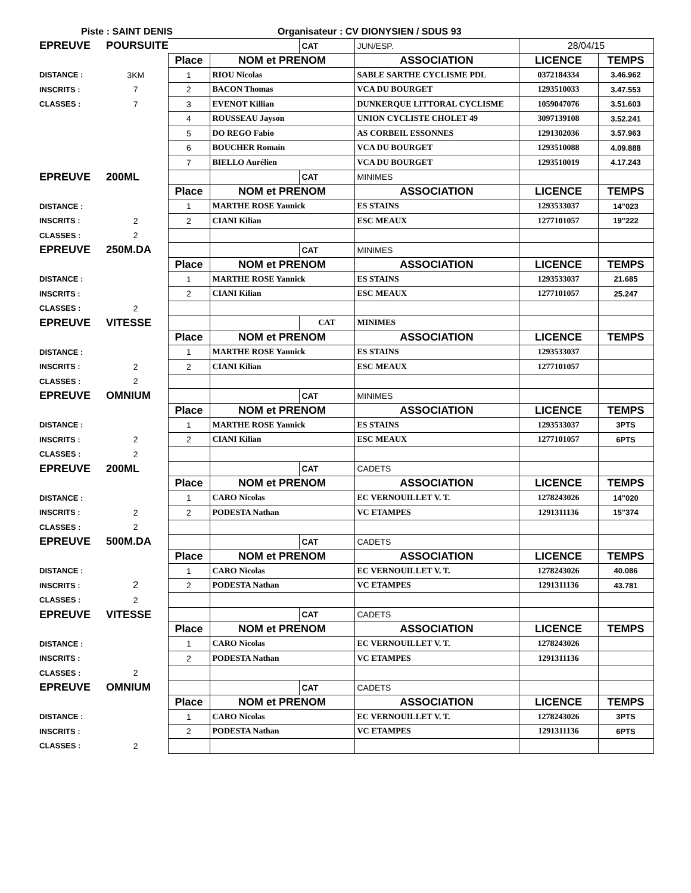Piste : SAINT DENIS Organisateur : CV DIONYSIEN / SDUS 93
| EPREUVE | POURSUITE | | | CAT | JUN/ESP. | 28/04/15 | |
| | | Place | NOM et PRENOM | | ASSOCIATION | LICENCE | TEMPS |
| DISTANCE : | 3KM | 1 | RIOU Nicolas | | SABLE SARTHE CYCLISME PDL | 0372184334 | 3.46.962 |
| INSCRITS : | 7 | 2 | BACON Thomas | | VCA DU BOURGET | 1293510033 | 3.47.553 |
| CLASSES : | 7 | 3 | EVENOT Killian | | DUNKERQUE LITTORAL CYCLISME | 1059047076 | 3.51.603 |
| | | 4 | ROUSSEAU Jayson | | UNION CYCLISTE CHOLET 49 | 3097139108 | 3.52.241 |
| | | 5 | DO REGO Fabio | | AS CORBEIL ESSONNES | 1291302036 | 3.57.963 |
| | | 6 | BOUCHER Romain | | VCA DU BOURGET | 1293510088 | 4.09.888 |
| | | 7 | BIELLO Aurélien | | VCA DU BOURGET | 1293510019 | 4.17.243 |
| EPREUVE | 200ML | | | CAT | MINIMES | | |
| | | Place | NOM et PRENOM | | ASSOCIATION | LICENCE | TEMPS |
| DISTANCE : | | 1 | MARTHE ROSE Yannick | | ES STAINS | 1293533037 | 14"023 |
| INSCRITS : | 2 | 2 | CIANI Kilian | | ESC MEAUX | 1277101057 | 19"222 |
| CLASSES : | 2 | | | | | | |
| EPREUVE | 250M.DA | | | CAT | MINIMES | | |
| | | Place | NOM et PRENOM | | ASSOCIATION | LICENCE | TEMPS |
| DISTANCE : | | 1 | MARTHE ROSE Yannick | | ES STAINS | 1293533037 | 21.685 |
| INSCRITS : | | 2 | CIANI Kilian | | ESC MEAUX | 1277101057 | 25.247 |
| CLASSES : | 2 | | | | | | |
| EPREUVE | VITESSE | | | CAT | MINIMES | | |
| | | Place | NOM et PRENOM | | ASSOCIATION | LICENCE | TEMPS |
| DISTANCE : | | 1 | MARTHE ROSE Yannick | | ES STAINS | 1293533037 | |
| INSCRITS : | 2 | 2 | CIANI Kilian | | ESC MEAUX | 1277101057 | |
| CLASSES : | 2 | | | | | | |
| EPREUVE | OMNIUM | | | CAT | MINIMES | | |
| | | Place | NOM et PRENOM | | ASSOCIATION | LICENCE | TEMPS |
| DISTANCE : | | 1 | MARTHE ROSE Yannick | | ES STAINS | 1293533037 | 3PTS |
| INSCRITS : | 2 | 2 | CIANI Kilian | | ESC MEAUX | 1277101057 | 6PTS |
| CLASSES : | 2 | | | | | | |
| EPREUVE | 200ML | | | CAT | CADETS | | |
| | | Place | NOM et PRENOM | | ASSOCIATION | LICENCE | TEMPS |
| DISTANCE : | | 1 | CARO Nicolas | | EC VERNOUILLET V. T. | 1278243026 | 14"020 |
| INSCRITS : | 2 | 2 | PODESTA Nathan | | VC ETAMPES | 1291311136 | 15"374 |
| CLASSES : | 2 | | | | | | |
| EPREUVE | 500M.DA | | | CAT | CADETS | | |
| | | Place | NOM et PRENOM | | ASSOCIATION | LICENCE | TEMPS |
| DISTANCE : | | 1 | CARO Nicolas | | EC VERNOUILLET V. T. | 1278243026 | 40.086 |
| INSCRITS : | 2 | 2 | PODESTA Nathan | | VC ETAMPES | 1291311136 | 43.781 |
| CLASSES : | 2 | | | | | | |
| EPREUVE | VITESSE | | | CAT | CADETS | | |
| | | Place | NOM et PRENOM | | ASSOCIATION | LICENCE | TEMPS |
| DISTANCE : | | 1 | CARO Nicolas | | EC VERNOUILLET V. T. | 1278243026 | |
| INSCRITS : | | 2 | PODESTA Nathan | | VC ETAMPES | 1291311136 | |
| CLASSES : | 2 | | | | | | |
| EPREUVE | OMNIUM | | | CAT | CADETS | | |
| | | Place | NOM et PRENOM | | ASSOCIATION | LICENCE | TEMPS |
| DISTANCE : | | 1 | CARO Nicolas | | EC VERNOUILLET V. T. | 1278243026 | 3PTS |
| INSCRITS : | | 2 | PODESTA Nathan | | VC ETAMPES | 1291311136 | 6PTS |
| CLASSES : | 2 | | | | | | |